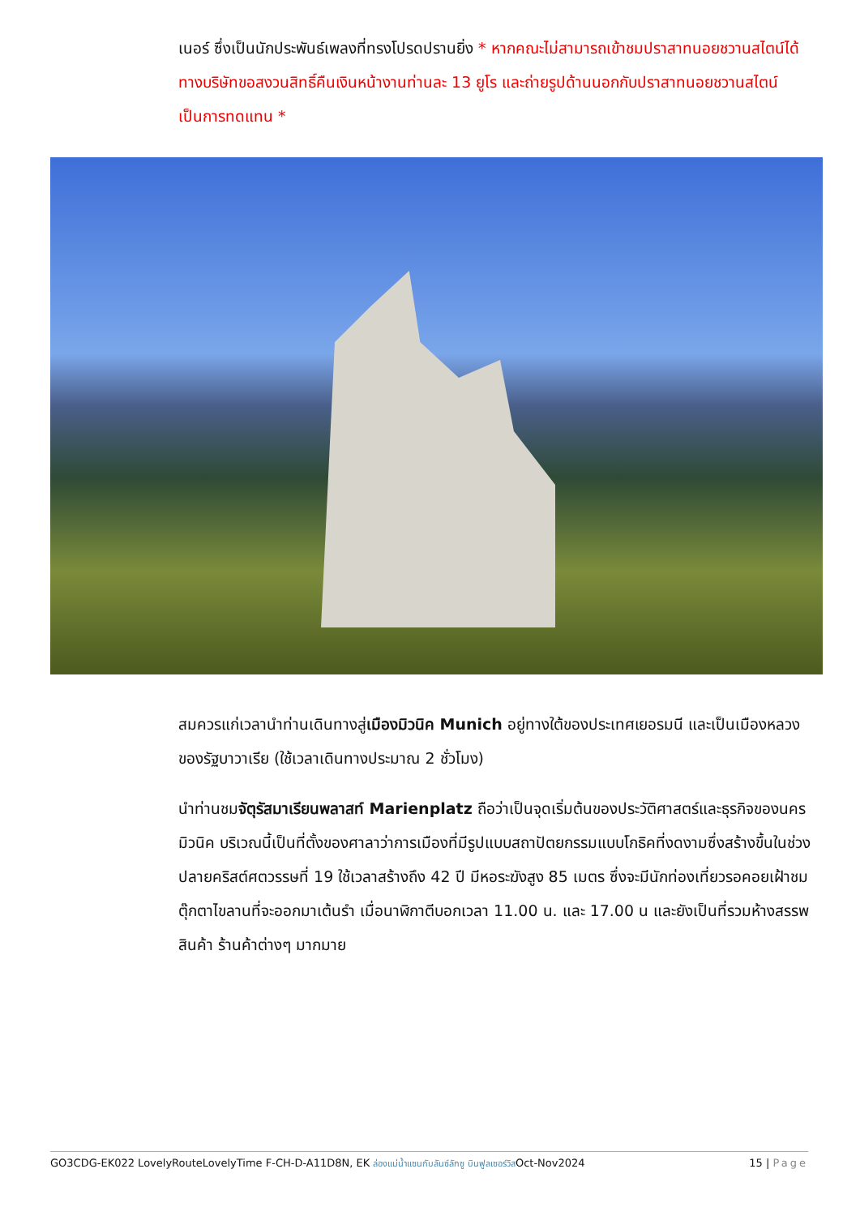เนอร์ ซึ่งเป็นนักประพันธ์เพลงที่ทรงโปรดปรานยิ่ง * หากคณะไม่สามารถเข้าชมปราสาทนอยชวานสไตน์ได้ ทางบริษัทขอสงวนสิทธิ์คืนเงินหน้างานท่านละ 13 ยูโร และถ่ายรูปด้านนอกกับปราสาทนอยชวานสไตน์ เป็นการทดแทน *
สมควรแก่เวลานำท่านเดินทางสู่เมืองมิวนิค Munich อยู่ทางใต้ของประเทศเยอรมนี และเป็นเมืองหลวงของรัฐบาวาเรีย (ใช้เวลาเดินทางประมาณ 2 ชั่วโมง)
นำท่านชมจัตุรัสมาเรียนพลาสท์ Marienplatz ถือว่าเป็นจุดเริ่มต้นของประวัติศาสตร์และธุรกิจของนครมิวนิค บริเวณนี้เป็นที่ตั้งของศาลาว่าการเมืองที่มีรูปแบบสถาปัตยกรรมแบบโกธิคที่งดงามซึ่งสร้างขึ้นในช่วงปลายคริสต์ศตวรรษที่ 19 ใช้เวลาสร้างถึง 42 ปี มีหอระฆังสูง 85 เมตร ซึ่งจะมีนักท่องเที่ยวรอคอยเฝ้าชมตุ๊กตาไขลานที่จะออกมาเต้นรำ เมื่อนาฬิกาตีบอกเวลา 11.00 น. และ 17.00 น และยังเป็นที่รวมห้างสรรพสินค้า ร้านค้าต่างๆ มากมาย
GO3CDG-EK022 LovelyRouteLovelyTime F-CH-D-A11D8N, EK ล่องแม่น้ำแซนกับลันซ์ลักซู บินฟูลเซอร์วิสOct-Nov2024 15 | Page